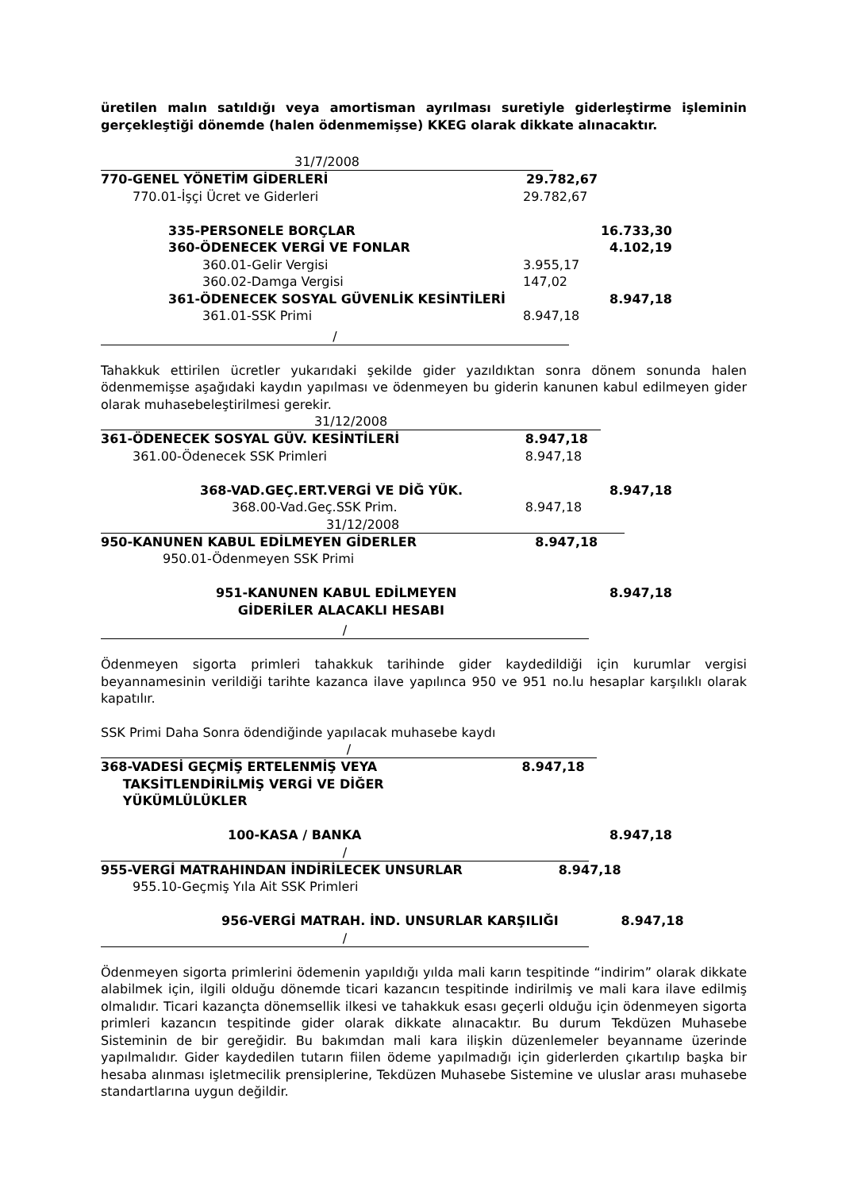üretilen malın satıldığı veya amortisman ayrılması suretiyle giderleştirme işleminin gerçekleştiği dönemde (halen ödenmemişse) KKEG olarak dikkate alınacaktır.
31/7/2008
| 770-GENEL YÖNETİM GİDERLERİ | 29.782,67 | |
| 770.01-İşçi Ücret ve Giderleri | 29.782,67 | |
| 335-PERSONELE BORÇLAR | | 16.733,30 |
| 360-ÖDENECEK VERGİ VE FONLAR | | 4.102,19 |
| 360.01-Gelir Vergisi | 3.955,17 | |
| 360.02-Damga Vergisi | 147,02 | |
| 361-ÖDENECEK SOSYAL GÜVENLİK KESİNTİLERİ | | 8.947,18 |
| 361.01-SSK Primi | 8.947,18 | |
/
Tahakkuk ettirilen ücretler yukarıdaki şekilde gider yazıldıktan sonra dönem sonunda halen ödenmemişse aşağıdaki kaydın yapılması ve ödenmeyen bu giderin kanunen kabul edilmeyen gider olarak muhasebeleştirilmesi gerekir.
31/12/2008
| 361-ÖDENECEK SOSYAL GÜV. KESİNTİLERİ | 8.947,18 | |
| 361.00-Ödenecek SSK Primleri | 8.947,18 | |
| 368-VAD.GEÇ.ERT.VERGİ VE DİĞ YÜK. | | 8.947,18 |
| 368.00-Vad.Geç.SSK Prim. | 8.947,18 | |
31/12/2008
| 950-KANUNEN KABUL EDİLMEYEN GİDERLER | 8.947,18 | |
| 950.01-Ödenmeyen SSK Primi | | |
| 951-KANUNEN KABUL EDİLMEYEN GİDERİLER ALACAKLI HESABI | | 8.947,18 |
/
Ödenmeyen sigorta primleri tahakkuk tarihinde gider kaydedildiği için kurumlar vergisi beyannamesinin verildiği tarihte kazanca ilave yapılınca 950 ve 951 no.lu hesaplar karşılıklı olarak kapatılır.
SSK Primi Daha Sonra ödendiğinde yapılacak muhasebe kaydı
/
| 368-VADESİ GEÇMİŞ ERTELENMİŞ VEYA TAKSİTLENDİRİLMİŞ VERGİ VE DİĞER YÜKÜMLÜLÜKLER | 8.947,18 | |
| 100-KASA / BANKA | | 8.947,18 |
/
| 955-VERGİ MATRAHINDAN İNDİRİLECEK UNSURLAR | 8.947,18 | |
| 955.10-Geçmiş Yıla Ait SSK Primleri | | |
| 956-VERGİ MATRAH. İND. UNSURLAR KARŞILIĞI | | 8.947,18 |
/
Ödenmeyen sigorta primlerini ödemenin yapıldığı yılda mali karın tespitinde “indirim” olarak dikkate alabilmek için, ilgili olduğu dönemde ticari kazancın tespitinde indirilmiş ve mali kara ilave edilmiş olmalıdır. Ticari kazançta dönemsellik ilkesi ve tahakkuk esası geçerli olduğu için ödenmeyen sigorta primleri kazancın tespitinde gider olarak dikkate alınacaktır. Bu durum Tekdüzen Muhasebe Sisteminin de bir gereğidir. Bu bakımdan mali kara ilişkin düzenlemeler beyanname üzerinde yapılmalıdır. Gider kaydedilen tutarın fiilen ödeme yapılmadığı için giderlerden çıkartılıp başka bir hesaba alınması işletmecilik prensiplerine, Tekdüzen Muhasebe Sistemine ve uluslar arası muhasebe standartlarına uygun değildir.